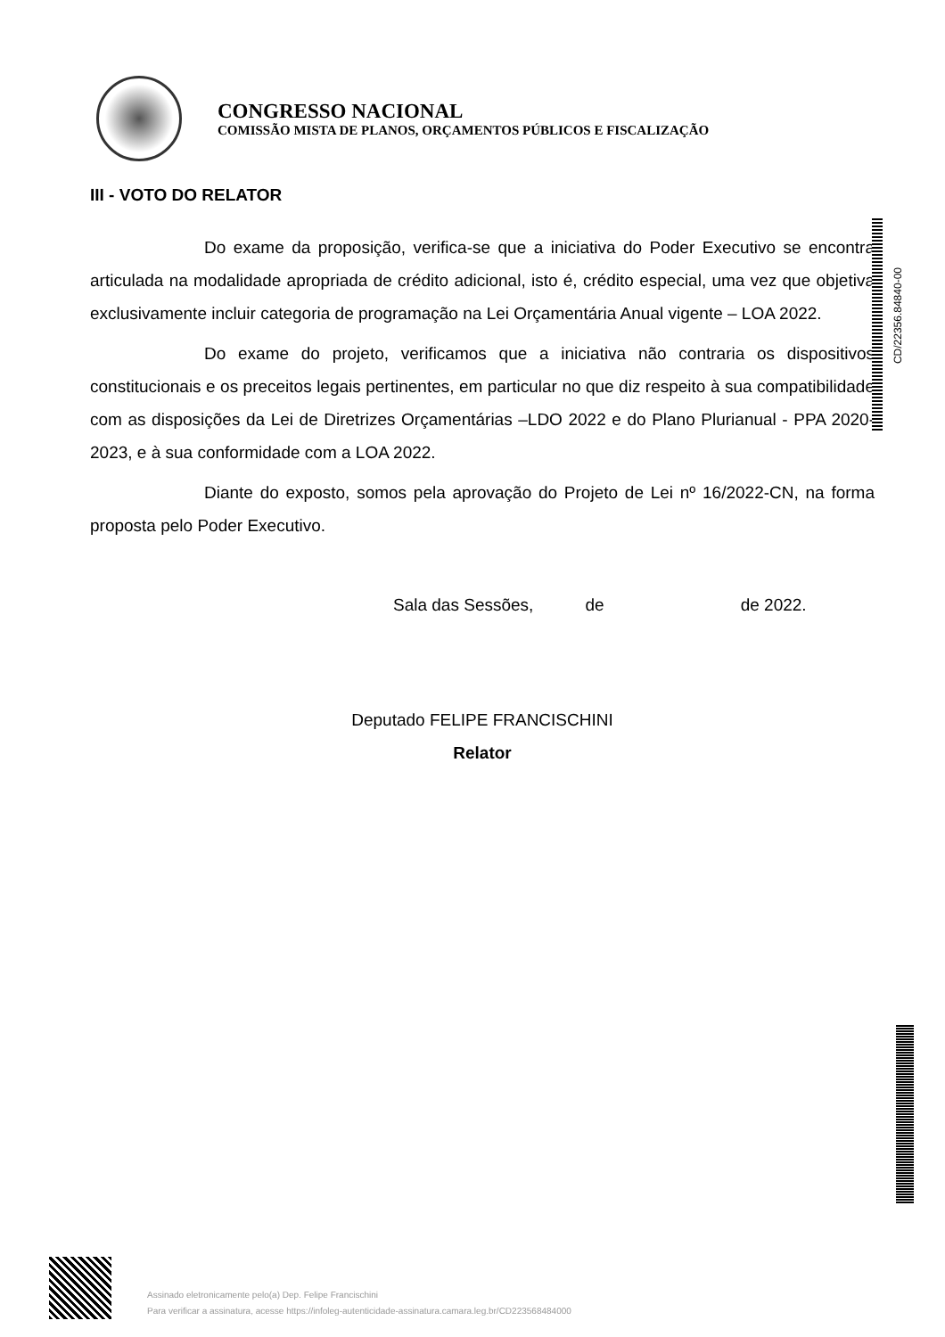CONGRESSO NACIONAL
COMISSÃO MISTA DE PLANOS, ORÇAMENTOS PÚBLICOS E FISCALIZAÇÃO
III - VOTO DO RELATOR
Do exame da proposição, verifica-se que a iniciativa do Poder Executivo se encontra articulada na modalidade apropriada de crédito adicional, isto é, crédito especial, uma vez que objetiva exclusivamente incluir categoria de programação na Lei Orçamentária Anual vigente – LOA 2022.
Do exame do projeto, verificamos que a iniciativa não contraria os dispositivos constitucionais e os preceitos legais pertinentes, em particular no que diz respeito à sua compatibilidade com as disposições da Lei de Diretrizes Orçamentárias –LDO 2022 e do Plano Plurianual - PPA 2020-2023, e à sua conformidade com a LOA 2022.
Diante do exposto, somos pela aprovação do Projeto de Lei nº 16/2022-CN, na forma proposta pelo Poder Executivo.
Sala das Sessões, de de 2022.
Deputado FELIPE FRANCISCHINI
Relator
CD/22356.84840-00
Assinado eletronicamente pelo(a) Dep. Felipe Francischini
Para verificar a assinatura, acesse https://infoleg-autenticidade-assinatura.camara.leg.br/CD223568484000